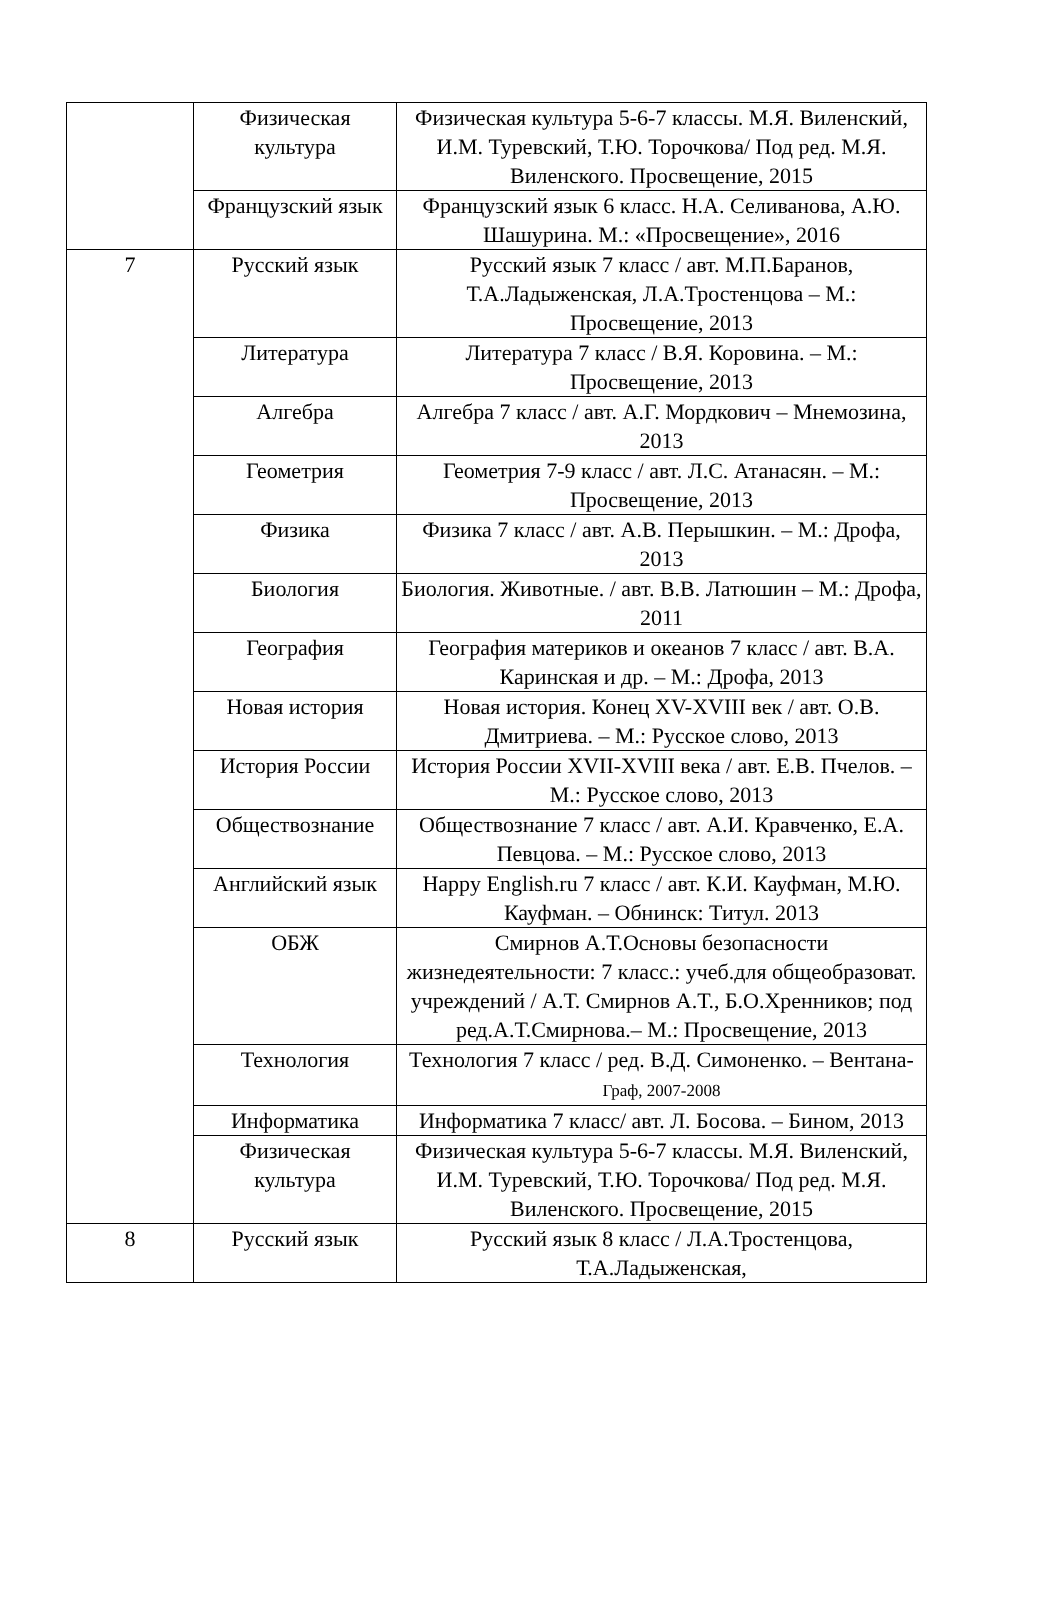| | Физическая культура | Физическая культура 5-6-7 классы. М.Я. Виленский, И.М. Туревский, Т.Ю. Торочкова/ Под ред. М.Я. Виленского. Просвещение, 2015 |
| | Французский язык | Французский язык 6 класс. Н.А. Селиванова, А.Ю. Шашурина. М.: «Просвещение», 2016 |
| 7 | Русский язык | Русский язык 7 класс / авт. М.П.Баранов, Т.А.Ладыженская, Л.А.Тростенцова – М.: Просвещение, 2013 |
| | Литература | Литература 7 класс / В.Я. Коровина. – М.: Просвещение, 2013 |
| | Алгебра | Алгебра 7 класс / авт. А.Г. Мордкович – Мнемозина, 2013 |
| | Геометрия | Геометрия 7-9 класс / авт. Л.С. Атанасян. – М.: Просвещение, 2013 |
| | Физика | Физика 7 класс / авт. А.В. Перышкин. – М.: Дрофа, 2013 |
| | Биология | Биология. Животные. / авт. В.В. Латюшин – М.: Дрофа, 2011 |
| | География | География материков и океанов 7 класс / авт. В.А. Каринская и др. – М.: Дрофа, 2013 |
| | Новая история | Новая история. Конец XV-XVIII век / авт. О.В. Дмитриева. – М.: Русское слово, 2013 |
| | История России | История России XVII-XVIII века / авт. Е.В. Пчелов. – М.: Русское слово, 2013 |
| | Обществознание | Обществознание 7 класс / авт. А.И. Кравченко, Е.А. Певцова. – М.: Русское слово, 2013 |
| | Английский язык | Happy English.ru 7 класс / авт. К.И. Кауфман, М.Ю. Кауфман. – Обнинск: Титул. 2013 |
| | ОБЖ | Смирнов А.Т.Основы безопасности жизнедеятельности: 7 класс.: учеб.для общеобразоват. учреждений / А.Т. Смирнов А.Т., Б.О.Хренников; под ред.А.Т.Смирнова.– М.: Просвещение, 2013 |
| | Технология | Технология 7 класс / ред. В.Д. Симоненко. – Вентана- Граф, 2007-2008 |
| | Информатика | Информатика 7 класс/ авт. Л. Босова. – Бином, 2013 |
| | Физическая культура | Физическая культура 5-6-7 классы. М.Я. Виленский, И.М. Туревский, Т.Ю. Торочкова/ Под ред. М.Я. Виленского. Просвещение, 2015 |
| 8 | Русский язык | Русский язык 8 класс / Л.А.Тростенцова, Т.А.Ладыженская, |